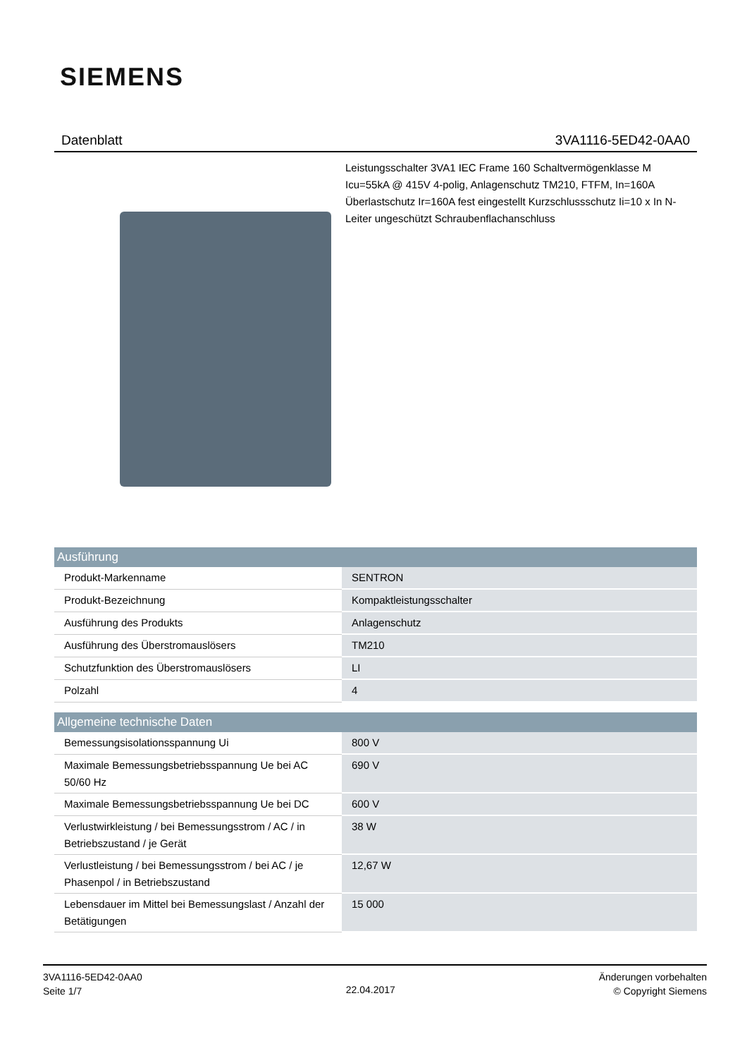SIEMENS
Datenblatt 3VA1116-5ED42-0AA0
Leistungsschalter 3VA1 IEC Frame 160 Schaltvermögenklasse M Icu=55kA @ 415V 4-polig, Anlagenschutz TM210, FTFM, In=160A Überlastschutz Ir=160A fest eingestellt Kurzschlussschutz Ii=10 x In N-Leiter ungeschützt Schraubenflachanschluss
| Ausführung | |
| --- | --- |
| Produkt-Markenname | SENTRON |
| Produkt-Bezeichnung | Kompaktleistungsschalter |
| Ausführung des Produkts | Anlagenschutz |
| Ausführung des Überstromauslösers | TM210 |
| Schutzfunktion des Überstromauslösers | LI |
| Polzahl | 4 |
| Allgemeine technische Daten | |
| --- | --- |
| Bemessungsisolationsspannung Ui | 800 V |
| Maximale Bemessungsbetriebsspannung Ue bei AC 50/60 Hz | 690 V |
| Maximale Bemessungsbetriebsspannung Ue bei DC | 600 V |
| Verlustwirkleistung / bei Bemessungsstrom / AC / in Betriebszustand / je Gerät | 38 W |
| Verlustleistung / bei Bemessungsstrom / bei AC / je Phasenpol / in Betriebszustand | 12,67 W |
| Lebensdauer im Mittel bei Bemessungslast / Anzahl der Betätigungen | 15 000 |
3VA1116-5ED42-0AA0
Seite 1/7
22.04.2017
Änderungen vorbehalten
© Copyright Siemens